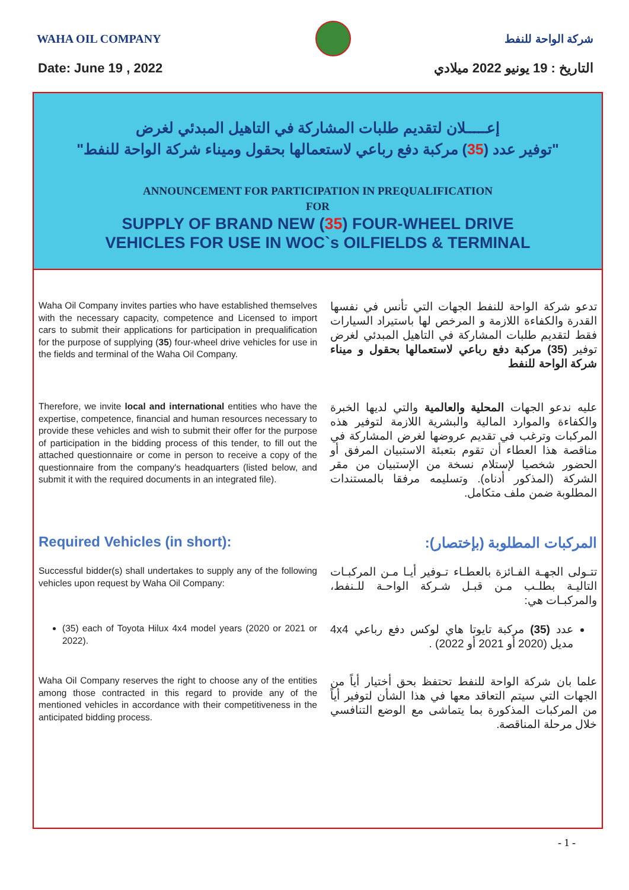WAHA OIL COMPANY شركة الواحة للنفط
Date: June 19 , 2022 التاريخ : 19 يونيو 2022 ميلادي
إعـــــلان لتقديم طلبات المشاركة في التاهيل المبدئي لغرض
"توفير عدد (35) مركبة دفع رباعي لاستعمالها بحقول وميناء شركة الواحة للنفط"
ANNOUNCEMENT FOR PARTICIPATION IN PREQUALIFICATION
FOR
SUPPLY OF BRAND NEW (35) FOUR-WHEEL DRIVE
VEHICLES FOR USE IN WOC`s OILFIELDS & TERMINAL
Waha Oil Company invites parties who have established themselves with the necessary capacity, competence and Licensed to import cars to submit their applications for participation in prequalification for the purpose of supplying (35) four-wheel drive vehicles for use in the fields and terminal of the Waha Oil Company.
تدعو شركة الواحة للنفط الجهات التي تأنس في نفسها القدرة والكفاءة اللازمة و المرخص لها باستيراد السيارات فقط لتقديم طلبات المشاركة في التاهيل المبدئي لغرض توفير (35) مركبة دفع رباعي لاستعمالها بحقول و ميناء شركة الواحة للنفط
Therefore, we invite local and international entities who have the expertise, competence, financial and human resources necessary to provide these vehicles and wish to submit their offer for the purpose of participation in the bidding process of this tender, to fill out the attached questionnaire or come in person to receive a copy of the questionnaire from the company's headquarters (listed below, and submit it with the required documents in an integrated file).
عليه ندعو الجهات المحلية والعالمية والتي لديها الخبرة والكفاءة والموارد المالية والبشرية اللازمة لتوفير هذه المركبات وترغب في تقديم عروضها لغرض المشاركة في مناقصة هذا العطاء أن تقوم بتعبئة الاستبيان المرفق أو الحضور شخصيا لإستلام نسخة من الإستبيان من مقر الشركة (المذكور أدناه). وتسليمه مرفقا بالمستندات المطلوبة ضمن ملف متكامل.
Required Vehicles (in short):
المركبات المطلوبة (بإختصار):
Successful bidder(s) shall undertakes to supply any of the following vehicles upon request by Waha Oil Company:
تتـولى الجهـة الفـائزة بالعطـاء تـوفير أيـا مـن المركبـات التاليـة بطلـب مـن قبـل شـركة الواحـة للـنفط، والمركبـات هي:
(35) each of Toyota Hilux 4x4 model years (2020 or 2021 or 2022).
عدد (35) مركبة تايوتا هاي لوكس دفع رباعي 4x4 مديل (2020 أو 2021 أو 2022) .
Waha Oil Company reserves the right to choose any of the entities among those contracted in this regard to provide any of the mentioned vehicles in accordance with their competitiveness in the anticipated bidding process.
علما بان شركة الواحة للنفط تحتفظ بحق أختيار أياً من الجهات التي سيتم التعاقد معها في هذا الشأن لتوفير أياً من المركبات المذكورة بما يتماشى مع الوضع التنافسي خلال مرحلة المناقصة.
- 1 -